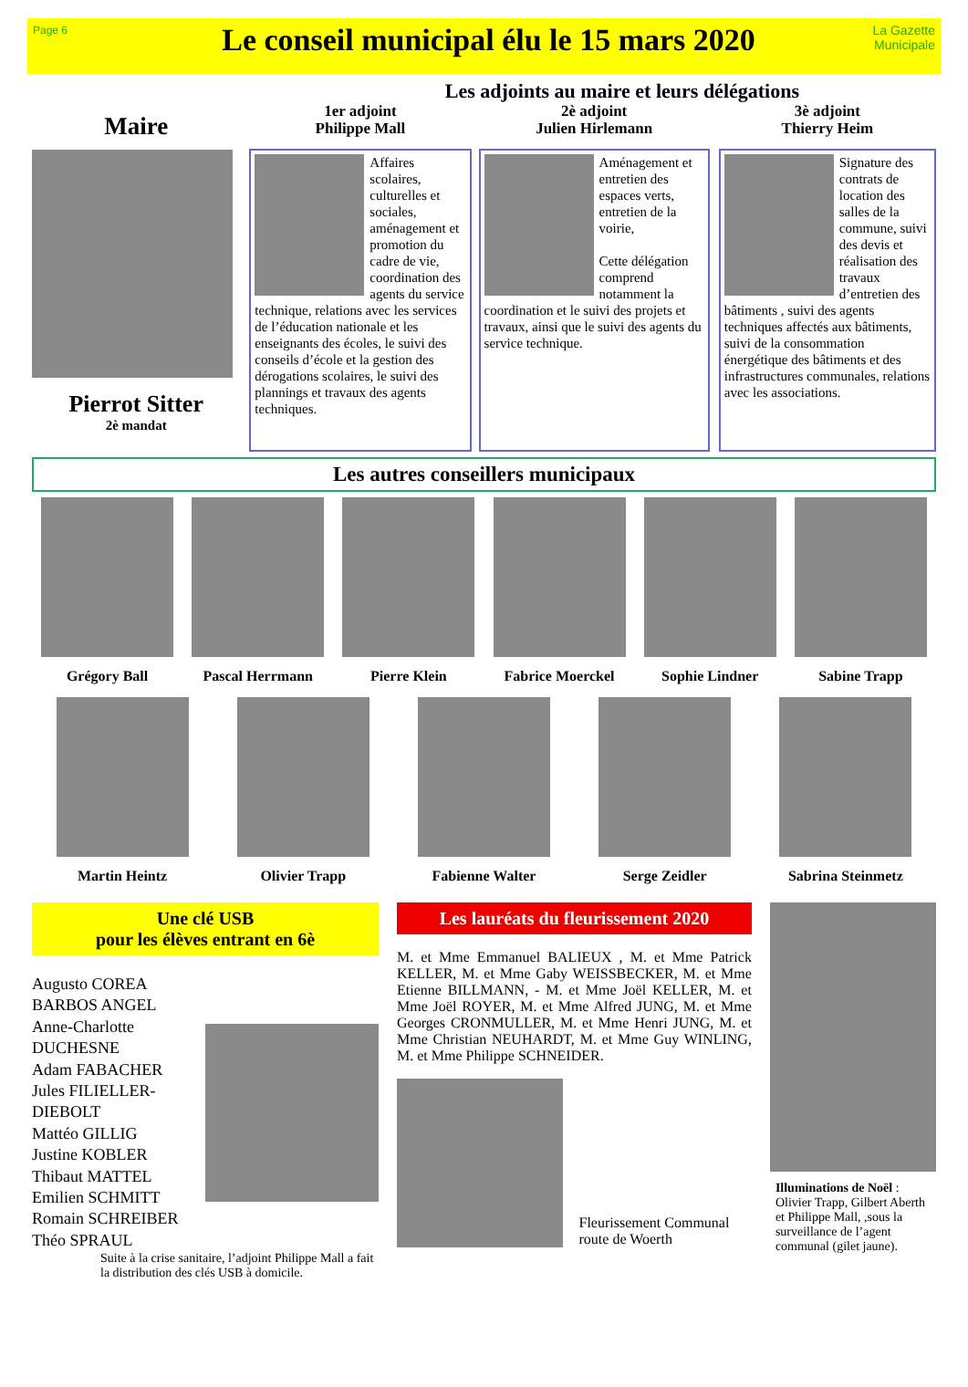Page 6
Le conseil municipal élu le 15 mars 2020
La Gazette Municipale
Les adjoints au maire et leurs délégations
Maire
Pierrot Sitter
2è mandat
1er adjoint
Philippe Mall
Affaires scolaires, culturelles et sociales, aménagement et promotion du cadre de vie, coordination des agents du service technique, relations avec les services de l’éducation nationale et les enseignants des écoles, le suivi des conseils d’école et la gestion des dérogations scolaires, le suivi des plannings et travaux des agents techniques.
2è adjoint
Julien Hirlemann
Aménagement et entretien des espaces verts, entretien de la voirie,
Cette délégation comprend notamment la coordination et le suivi des projets et travaux, ainsi que le suivi des agents du service technique.
3è adjoint
Thierry Heim
Signature des contrats de location des salles de la commune, suivi des devis et réalisation des travaux d’entretien des bâtiments , suivi des agents techniques affectés aux bâtiments, suivi de la consommation énergétique des bâtiments et des infrastructures communales, relations avec les associations.
Les autres conseillers municipaux
Grégory Ball Pascal Herrmann Pierre Klein Fabrice Moerckel Sophie Lindner Sabine Trapp
Martin Heintz Olivier Trapp Fabienne Walter Serge Zeidler Sabrina Steinmetz
Une clé USB
pour les élèves entrant en 6è
Augusto COREA BARBOS ANGEL
Anne-Charlotte DUCHESNE
Adam FABACHER
Jules FILIELLER-DIEBOLT
Mattéo GILLIG
Justine KOBLER
Thibaut MATTEL
Emilien SCHMITT
Romain SCHREIBER
Théo SPRAUL
Suite à la crise sanitaire, l’adjoint Philippe Mall a fait la distribution des clés USB à domicile.
Les lauréats du fleurissement 2020
M. et Mme Emmanuel BALIEUX , M. et Mme Patrick KELLER, M. et Mme Gaby WEISSBECKER, M. et Mme Etienne BILLMANN, - M. et Mme Joël KELLER, M. et Mme Joël ROYER, M. et Mme Alfred JUNG, M. et Mme Georges CRONMULLER, M. et Mme Henri JUNG, M. et Mme Christian NEUHARDT, M. et Mme Guy WINLING, M. et Mme Philippe SCHNEIDER.
Fleurissement Communal route de Woerth
Illuminations de Noël : Olivier Trapp, Gilbert Aberth et Philippe Mall, ,sous la surveillance de l’agent communal (gilet jaune).